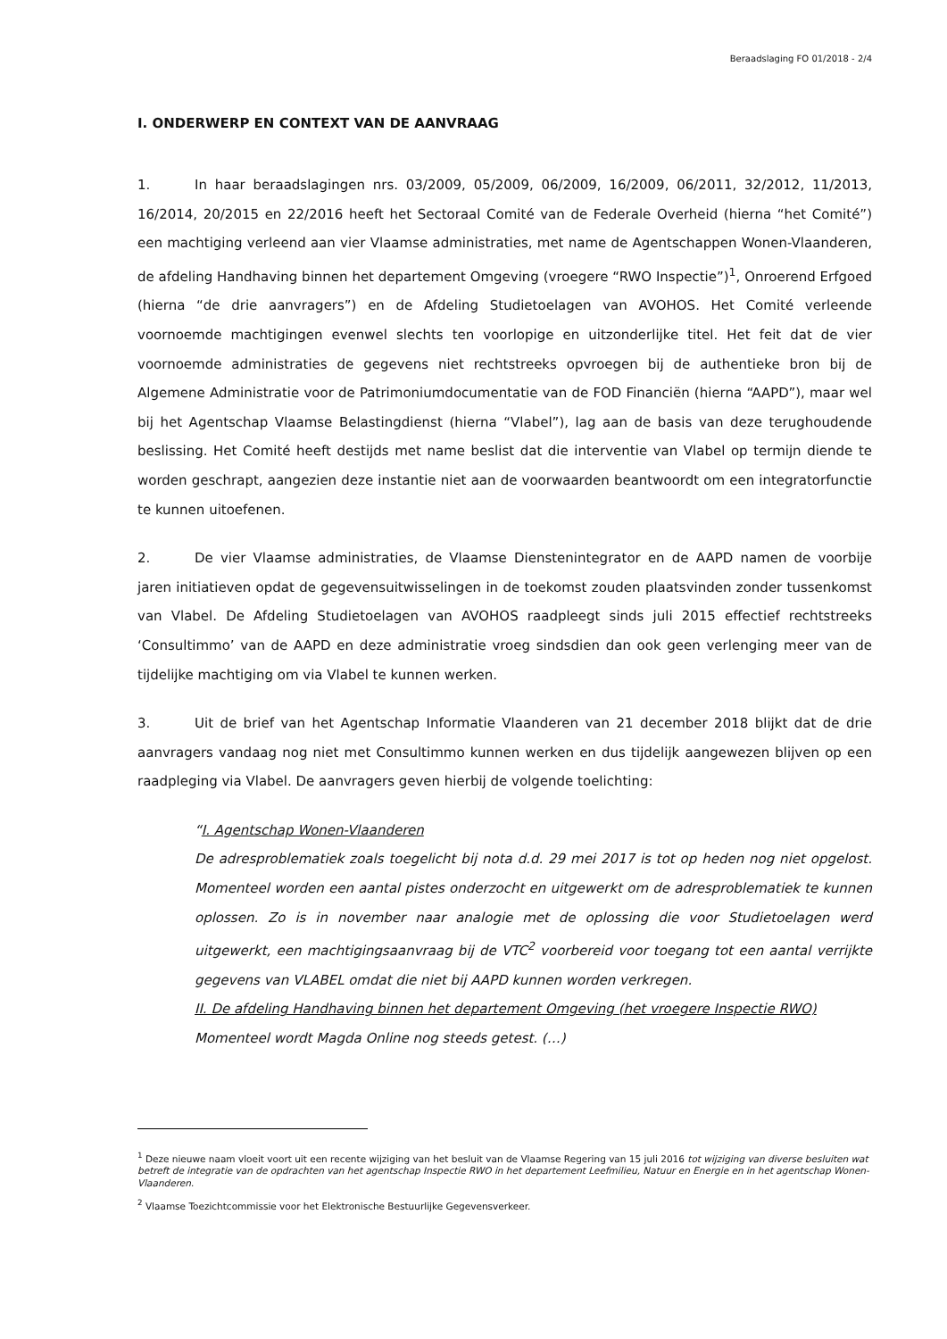Beraadslaging FO 01/2018 - 2/4
I. ONDERWERP EN CONTEXT VAN DE AANVRAAG
1. In haar beraadslagingen nrs. 03/2009, 05/2009, 06/2009, 16/2009, 06/2011, 32/2012, 11/2013, 16/2014, 20/2015 en 22/2016 heeft het Sectoraal Comité van de Federale Overheid (hierna “het Comité”) een machtiging verleend aan vier Vlaamse administraties, met name de Agentschappen Wonen-Vlaanderen, de afdeling Handhaving binnen het departement Omgeving (vroegere “RWO Inspectie”)<sup>1</sup>, Onroerend Erfgoed (hierna “de drie aanvragers”) en de Afdeling Studietoelagen van AVOHOS. Het Comité verleende voornoemde machtigingen evenwel slechts ten voorlopige en uitzonderlijke titel. Het feit dat de vier voornoemde administraties de gegevens niet rechtstreeks opvroegen bij de authentieke bron bij de Algemene Administratie voor de Patrimoniumdocumentatie van de FOD Financiën (hierna “AAPD”), maar wel bij het Agentschap Vlaamse Belastingdienst (hierna “Vlabel”), lag aan de basis van deze terughoudende beslissing. Het Comité heeft destijds met name beslist dat die interventie van Vlabel op termijn diende te worden geschrapt, aangezien deze instantie niet aan de voorwaarden beantwoordt om een integratorfunctie te kunnen uitoefenen.
2. De vier Vlaamse administraties, de Vlaamse Dienstenintegrator en de AAPD namen de voorbije jaren initiatieven opdat de gegevensuitwisselingen in de toekomst zouden plaatsvinden zonder tussenkomst van Vlabel. De Afdeling Studietoelagen van AVOHOS raadpleegt sinds juli 2015 effectief rechtstreeks ‘Consultimmo’ van de AAPD en deze administratie vroeg sindsdien dan ook geen verlenging meer van de tijdelijke machtiging om via Vlabel te kunnen werken.
3. Uit de brief van het Agentschap Informatie Vlaanderen van 21 december 2018 blijkt dat de drie aanvragers vandaag nog niet met Consultimmo kunnen werken en dus tijdelijk aangewezen blijven op een raadpleging via Vlabel. De aanvragers geven hierbij de volgende toelichting:
“I. Agentschap Wonen-Vlaanderen
De adresproblematiek zoals toegelicht bij nota d.d. 29 mei 2017 is tot op heden nog niet opgelost. Momenteel worden een aantal pistes onderzocht en uitgewerkt om de adresproblematiek te kunnen oplossen. Zo is in november naar analogie met de oplossing die voor Studietoelagen werd uitgewerkt, een machtigingsaanvraag bij de VTC<sup>2</sup> voorbereid voor toegang tot een aantal verrijkte gegevens van VLABEL omdat die niet bij AAPD kunnen worden verkregen.
II. De afdeling Handhaving binnen het departement Omgeving (het vroegere Inspectie RWO)
Momenteel wordt Magda Online nog steeds getest. (…)
<sup>1</sup> Deze nieuwe naam vloeit voort uit een recente wijziging van het besluit van de Vlaamse Regering van 15 juli 2016 tot wijziging van diverse besluiten wat betreft de integratie van de opdrachten van het agentschap Inspectie RWO in het departement Leefmilieu, Natuur en Energie en in het agentschap Wonen-Vlaanderen.
<sup>2</sup> Vlaamse Toezichtcommissie voor het Elektronische Bestuurlijke Gegevensverkeer.